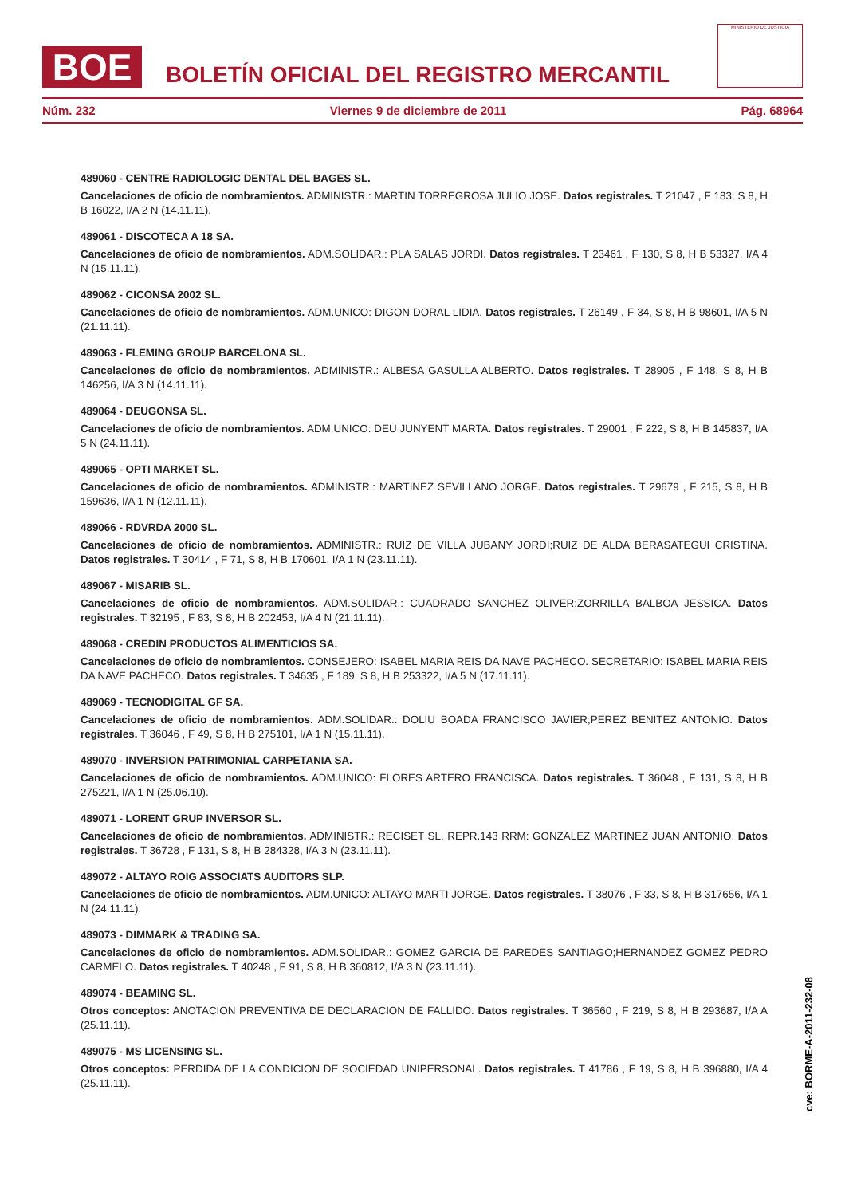BOE
BOLETÍN OFICIAL DEL REGISTRO MERCANTIL
MINISTERIO DE JUSTICIA
Núm. 232 Viernes 9 de diciembre de 2011 Pág. 68964
489060 - CENTRE RADIOLOGIC DENTAL DEL BAGES SL.
Cancelaciones de oficio de nombramientos. ADMINISTR.: MARTIN TORREGROSA JULIO JOSE. Datos registrales. T 21047 , F 183, S 8, H B 16022, I/A 2 N (14.11.11).
489061 - DISCOTECA A 18 SA.
Cancelaciones de oficio de nombramientos. ADM.SOLIDAR.: PLA SALAS JORDI. Datos registrales. T 23461 , F 130, S 8, H B 53327, I/A 4 N (15.11.11).
489062 - CICONSA 2002 SL.
Cancelaciones de oficio de nombramientos. ADM.UNICO: DIGON DORAL LIDIA. Datos registrales. T 26149 , F 34, S 8, H B 98601, I/A 5 N (21.11.11).
489063 - FLEMING GROUP BARCELONA SL.
Cancelaciones de oficio de nombramientos. ADMINISTR.: ALBESA GASULLA ALBERTO. Datos registrales. T 28905 , F 148, S 8, H B 146256, I/A 3 N (14.11.11).
489064 - DEUGONSA SL.
Cancelaciones de oficio de nombramientos. ADM.UNICO: DEU JUNYENT MARTA. Datos registrales. T 29001 , F 222, S 8, H B 145837, I/A 5 N (24.11.11).
489065 - OPTI MARKET SL.
Cancelaciones de oficio de nombramientos. ADMINISTR.: MARTINEZ SEVILLANO JORGE. Datos registrales. T 29679 , F 215, S 8, H B 159636, I/A 1 N (12.11.11).
489066 - RDVRDA 2000 SL.
Cancelaciones de oficio de nombramientos. ADMINISTR.: RUIZ DE VILLA JUBANY JORDI;RUIZ DE ALDA BERASATEGUI CRISTINA. Datos registrales. T 30414 , F 71, S 8, H B 170601, I/A 1 N (23.11.11).
489067 - MISARIB SL.
Cancelaciones de oficio de nombramientos. ADM.SOLIDAR.: CUADRADO SANCHEZ OLIVER;ZORRILLA BALBOA JESSICA. Datos registrales. T 32195 , F 83, S 8, H B 202453, I/A 4 N (21.11.11).
489068 - CREDIN PRODUCTOS ALIMENTICIOS SA.
Cancelaciones de oficio de nombramientos. CONSEJERO: ISABEL MARIA REIS DA NAVE PACHECO. SECRETARIO: ISABEL MARIA REIS DA NAVE PACHECO. Datos registrales. T 34635 , F 189, S 8, H B 253322, I/A 5 N (17.11.11).
489069 - TECNODIGITAL GF SA.
Cancelaciones de oficio de nombramientos. ADM.SOLIDAR.: DOLIU BOADA FRANCISCO JAVIER;PEREZ BENITEZ ANTONIO. Datos registrales. T 36046 , F 49, S 8, H B 275101, I/A 1 N (15.11.11).
489070 - INVERSION PATRIMONIAL CARPETANIA SA.
Cancelaciones de oficio de nombramientos. ADM.UNICO: FLORES ARTERO FRANCISCA. Datos registrales. T 36048 , F 131, S 8, H B 275221, I/A 1 N (25.06.10).
489071 - LORENT GRUP INVERSOR SL.
Cancelaciones de oficio de nombramientos. ADMINISTR.: RECISET SL. REPR.143 RRM: GONZALEZ MARTINEZ JUAN ANTONIO. Datos registrales. T 36728 , F 131, S 8, H B 284328, I/A 3 N (23.11.11).
489072 - ALTAYO ROIG ASSOCIATS AUDITORS SLP.
Cancelaciones de oficio de nombramientos. ADM.UNICO: ALTAYO MARTI JORGE. Datos registrales. T 38076 , F 33, S 8, H B 317656, I/A 1 N (24.11.11).
489073 - DIMMARK & TRADING SA.
Cancelaciones de oficio de nombramientos. ADM.SOLIDAR.: GOMEZ GARCIA DE PAREDES SANTIAGO;HERNANDEZ GOMEZ PEDRO CARMELO. Datos registrales. T 40248 , F 91, S 8, H B 360812, I/A 3 N (23.11.11).
489074 - BEAMING SL.
Otros conceptos: ANOTACION PREVENTIVA DE DECLARACION DE FALLIDO. Datos registrales. T 36560 , F 219, S 8, H B 293687, I/A A (25.11.11).
489075 - MS LICENSING SL.
Otros conceptos: PERDIDA DE LA CONDICION DE SOCIEDAD UNIPERSONAL. Datos registrales. T 41786 , F 19, S 8, H B 396880, I/A 4 (25.11.11).
cve: BORME-A-2011-232-08